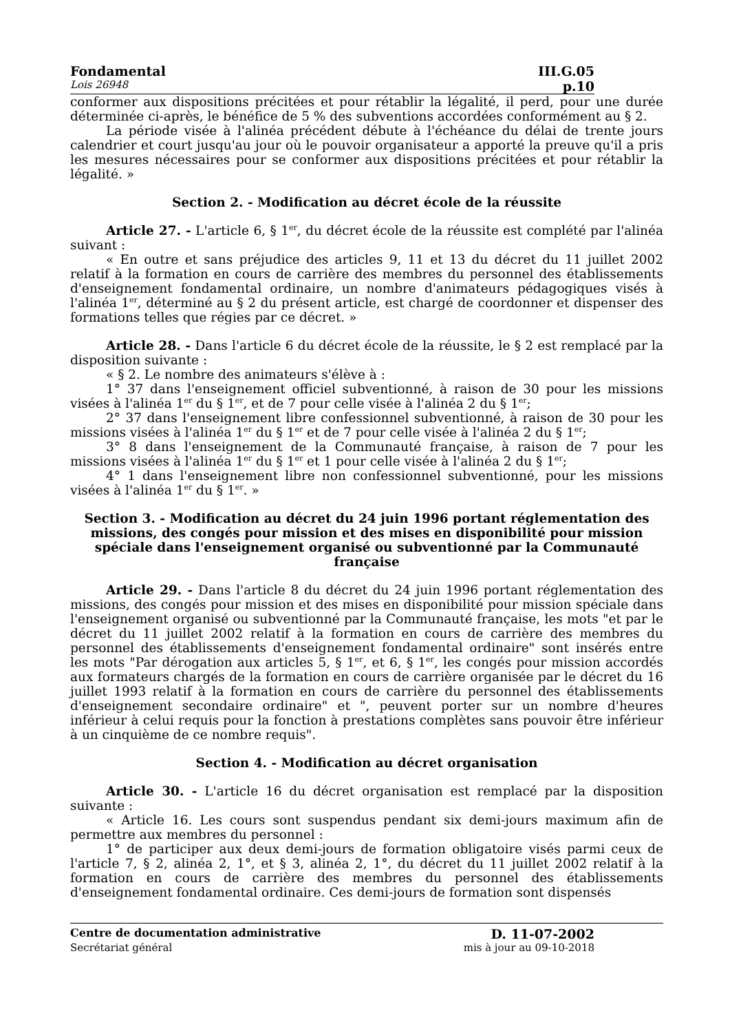Fondamental III.G.05
Lois 26948 p.10
conformer aux dispositions précitées et pour rétablir la légalité, il perd, pour une durée déterminée ci-après, le bénéfice de 5 % des subventions accordées conformément au § 2.
La période visée à l'alinéa précédent débute à l'échéance du délai de trente jours calendrier et court jusqu'au jour où le pouvoir organisateur a apporté la preuve qu'il a pris les mesures nécessaires pour se conformer aux dispositions précitées et pour rétablir la légalité. »
Section 2. - Modification au décret école de la réussite
Article 27. - L'article 6, § 1<sup>er</sup>, du décret école de la réussite est complété par l'alinéa suivant :
« En outre et sans préjudice des articles 9, 11 et 13 du décret du 11 juillet 2002 relatif à la formation en cours de carrière des membres du personnel des établissements d'enseignement fondamental ordinaire, un nombre d'animateurs pédagogiques visés à l'alinéa 1<sup>er</sup>, déterminé au § 2 du présent article, est chargé de coordonner et dispenser des formations telles que régies par ce décret. »
Article 28. - Dans l'article 6 du décret école de la réussite, le § 2 est remplacé par la disposition suivante :
« § 2. Le nombre des animateurs s'élève à :
1° 37 dans l'enseignement officiel subventionné, à raison de 30 pour les missions visées à l'alinéa 1<sup>er</sup> du § 1<sup>er</sup>, et de 7 pour celle visée à l'alinéa 2 du § 1<sup>er</sup>;
2° 37 dans l'enseignement libre confessionnel subventionné, à raison de 30 pour les missions visées à l'alinéa 1<sup>er</sup> du § 1<sup>er</sup> et de 7 pour celle visée à l'alinéa 2 du § 1<sup>er</sup>;
3° 8 dans l'enseignement de la Communauté française, à raison de 7 pour les missions visées à l'alinéa 1<sup>er</sup> du § 1<sup>er</sup> et 1 pour celle visée à l'alinéa 2 du § 1<sup>er</sup>;
4° 1 dans l'enseignement libre non confessionnel subventionné, pour les missions visées à l'alinéa 1<sup>er</sup> du § 1<sup>er</sup>. »
Section 3. - Modification au décret du 24 juin 1996 portant réglementation des missions, des congés pour mission et des mises en disponibilité pour mission spéciale dans l'enseignement organisé ou subventionné par la Communauté française
Article 29. - Dans l'article 8 du décret du 24 juin 1996 portant réglementation des missions, des congés pour mission et des mises en disponibilité pour mission spéciale dans l'enseignement organisé ou subventionné par la Communauté française, les mots "et par le décret du 11 juillet 2002 relatif à la formation en cours de carrière des membres du personnel des établissements d'enseignement fondamental ordinaire" sont insérés entre les mots "Par dérogation aux articles 5, § 1<sup>er</sup>, et 6, § 1<sup>er</sup>, les congés pour mission accordés aux formateurs chargés de la formation en cours de carrière organisée par le décret du 16 juillet 1993 relatif à la formation en cours de carrière du personnel des établissements d'enseignement secondaire ordinaire" et ", peuvent porter sur un nombre d'heures inférieur à celui requis pour la fonction à prestations complètes sans pouvoir être inférieur à un cinquième de ce nombre requis".
Section 4. - Modification au décret organisation
Article 30. - L'article 16 du décret organisation est remplacé par la disposition suivante :
« Article 16. Les cours sont suspendus pendant six demi-jours maximum afin de permettre aux membres du personnel :
1° de participer aux deux demi-jours de formation obligatoire visés parmi ceux de l'article 7, § 2, alinéa 2, 1°, et § 3, alinéa 2, 1°, du décret du 11 juillet 2002 relatif à la formation en cours de carrière des membres du personnel des établissements d'enseignement fondamental ordinaire. Ces demi-jours de formation sont dispensés
Centre de documentation administrative D. 11-07-2002
Secrétariat général mis à jour au 09-10-2018